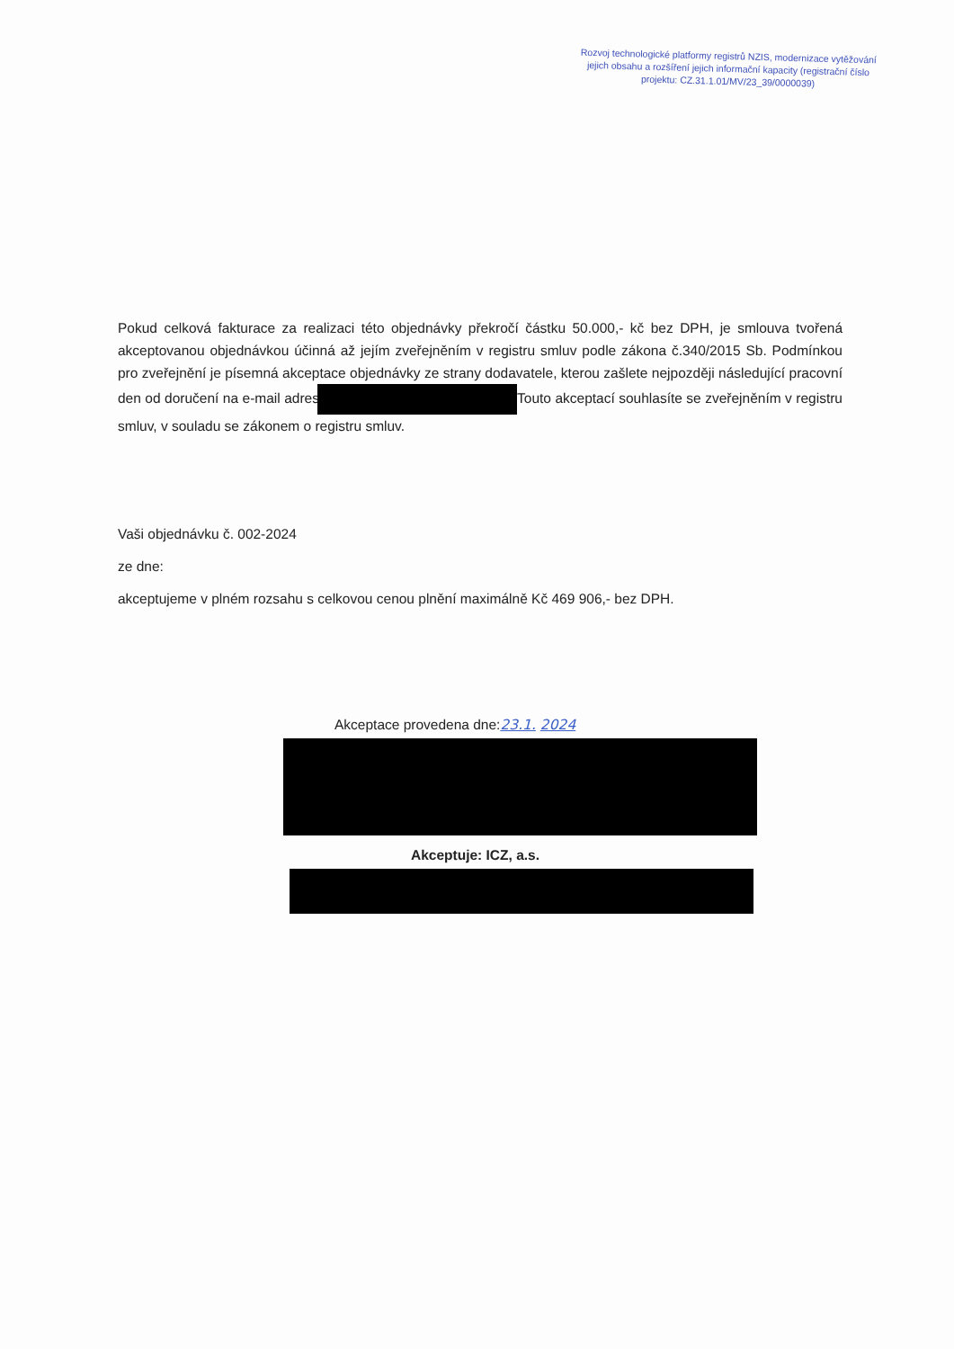Rozvoj technologické platformy registrů NZIS, modernizace vytěžování jejich obsahu a rozšíření jejich informační kapacity (registrační číslo projektu: CZ.31.1.01/MV/23_39/0000039)
Pokud celková fakturace za realizaci této objednávky překročí částku 50.000,- kč bez DPH, je smlouva tvořená akceptovanou objednávkou účinná až jejím zveřejněním v registru smluv podle zákona č.340/2015 Sb. Podmínkou pro zveřejnění je písemná akceptace objednávky ze strany dodavatele, kterou zašlete nejpozději následující pracovní den od doručení na e-mail adresu Touto akceptací souhlasíte se zveřejněním v registru smluv, v souladu se zákonem o registru smluv.
Vaši objednávku č. 002-2024
ze dne:
akceptujeme v plném rozsahu s celkovou cenou plnění maximálně Kč 469 906,- bez DPH.
Akceptace provedena dne:23.1. 2024
Akceptuje: ICZ, a.s.